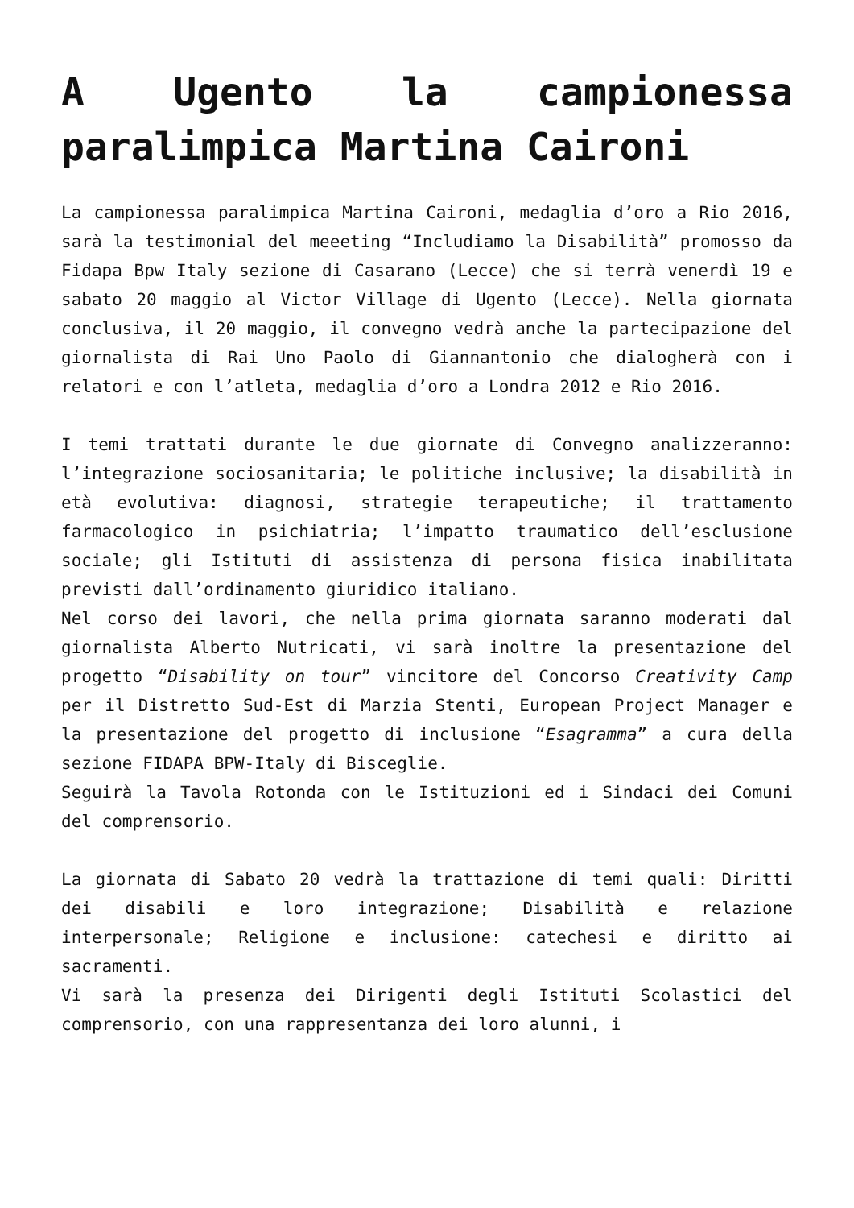A Ugento la campionessa paralimpica Martina Caironi
La campionessa paralimpica Martina Caironi, medaglia d’oro a Rio 2016, sarà la testimonial del meeeting “Includiamo la Disabilità” promosso da Fidapa Bpw Italy sezione di Casarano (Lecce) che si terrà venerdì 19 e sabato 20 maggio al Victor Village di Ugento (Lecce). Nella giornata conclusiva, il 20 maggio, il convegno vedrà anche la partecipazione del giornalista di Rai Uno Paolo di Giannantonio che dialogherà con i relatori e con l’atleta, medaglia d’oro a Londra 2012 e Rio 2016.
I temi trattati durante le due giornate di Convegno analizzeranno: l’integrazione sociosanitaria; le politiche inclusive; la disabilità in età evolutiva: diagnosi, strategie terapeutiche; il trattamento farmacologico in psichiatria; l’impatto traumatico dell’esclusione sociale; gli Istituti di assistenza di persona fisica inabilitata previsti dall’ordinamento giuridico italiano.
Nel corso dei lavori, che nella prima giornata saranno moderati dal giornalista Alberto Nutricati, vi sarà inoltre la presentazione del progetto “Disability on tour” vincitore del Concorso Creativity Camp per il Distretto Sud-Est di Marzia Stenti, European Project Manager e la presentazione del progetto di inclusione “Esagramma” a cura della sezione FIDAPA BPW-Italy di Bisceglie.
Seguirà la Tavola Rotonda con le Istituzioni ed i Sindaci dei Comuni del comprensorio.
La giornata di Sabato 20 vedrà la trattazione di temi quali: Diritti dei disabili e loro integrazione; Disabilità e relazione interpersonale; Religione e inclusione: catechesi e diritto ai sacramenti.
Vi sarà la presenza dei Dirigenti degli Istituti Scolastici del comprensorio, con una rappresentanza dei loro alunni, i